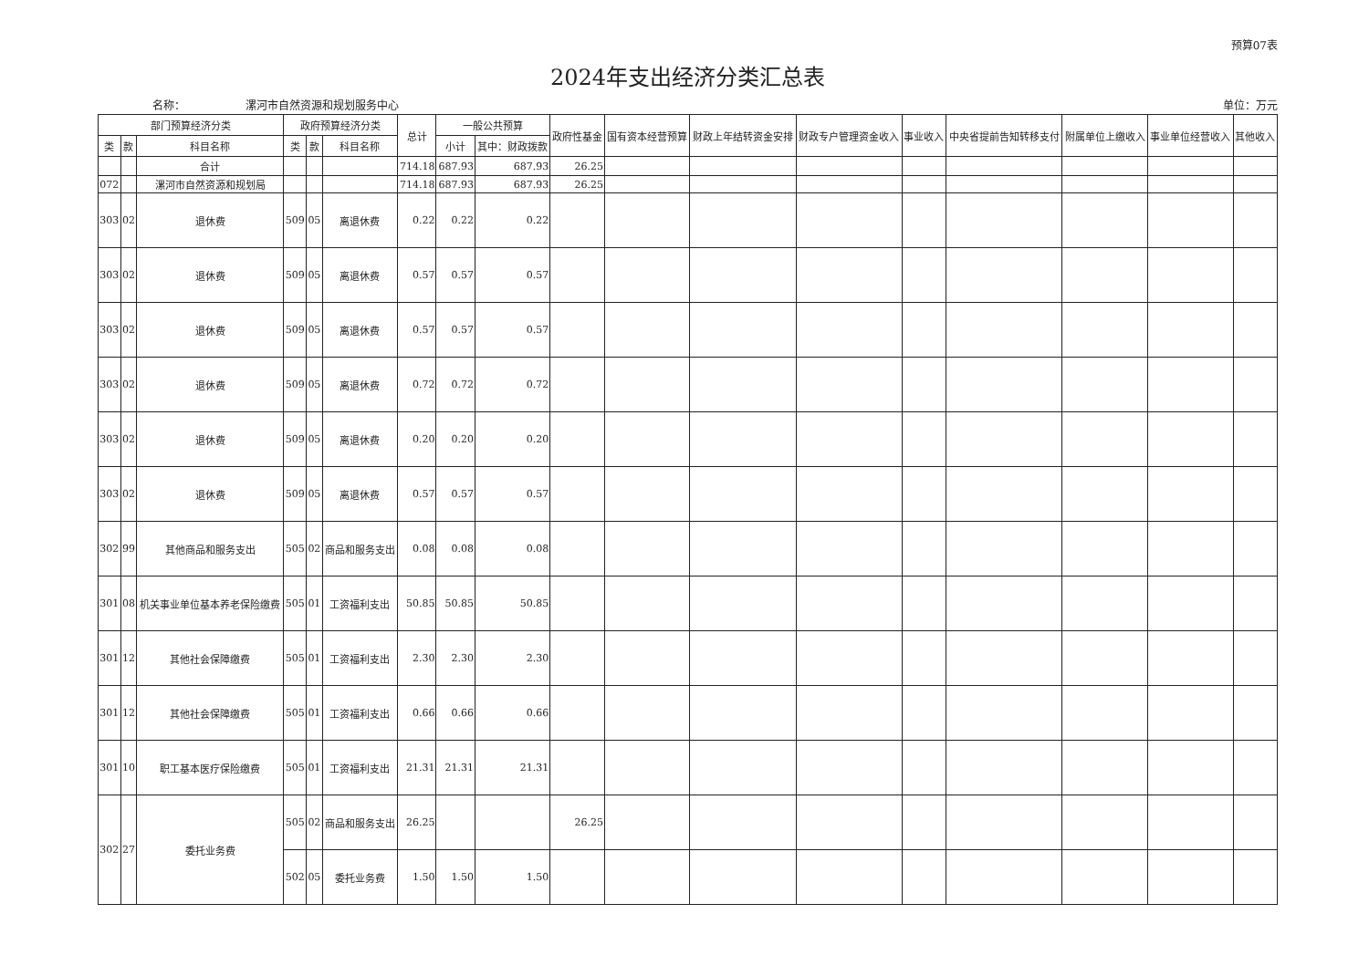预算07表
2024年支出经济分类汇总表
名称：　　　　　　漯河市自然资源和规划服务中心 单位：万元
| 部门预算经济分类 | | | 政府预算经济分类 | | | 总计 | 一般公共预算 | | 政府性基金 | 国有资本经营预算 | 财政上年结转资金安排 | 财政专户管理资金收入 | 事业收入 | 中央省提前告知转移支付 | 附属单位上缴收入 | 事业单位经营收入 | 其他收入 |
| --- | --- | --- | --- | --- | --- | --- | --- | --- | --- | --- | --- | --- | --- | --- | --- | --- | --- |
| 类 | 款 | 科目名称 | 类 | 款 | 科目名称 | | 小计 | 其中：财政拨款 | | | | | | | | | |
| | | 合计 | | | | 714.18 | 687.93 | 687.93 | 26.25 | | | | | | | | |
| 072 | | 漯河市自然资源和规划局 | | | | 714.18 | 687.93 | 687.93 | 26.25 | | | | | | | | |
| 303 | 02 | 退休费 | 509 | 05 | 离退休费 | 0.22 | 0.22 | 0.22 | | | | | | | | | |
| 303 | 02 | 退休费 | 509 | 05 | 离退休费 | 0.57 | 0.57 | 0.57 | | | | | | | | | |
| 303 | 02 | 退休费 | 509 | 05 | 离退休费 | 0.57 | 0.57 | 0.57 | | | | | | | | | |
| 303 | 02 | 退休费 | 509 | 05 | 离退休费 | 0.72 | 0.72 | 0.72 | | | | | | | | | |
| 303 | 02 | 退休费 | 509 | 05 | 离退休费 | 0.20 | 0.20 | 0.20 | | | | | | | | | |
| 303 | 02 | 退休费 | 509 | 05 | 离退休费 | 0.57 | 0.57 | 0.57 | | | | | | | | | |
| 302 | 99 | 其他商品和服务支出 | 505 | 02 | 商品和服务支出 | 0.08 | 0.08 | 0.08 | | | | | | | | | |
| 301 | 08 | 机关事业单位基本养老保险缴费 | 505 | 01 | 工资福利支出 | 50.85 | 50.85 | 50.85 | | | | | | | | | |
| 301 | 12 | 其他社会保障缴费 | 505 | 01 | 工资福利支出 | 2.30 | 2.30 | 2.30 | | | | | | | | | |
| 301 | 12 | 其他社会保障缴费 | 505 | 01 | 工资福利支出 | 0.66 | 0.66 | 0.66 | | | | | | | | | |
| 301 | 10 | 职工基本医疗保险缴费 | 505 | 01 | 工资福利支出 | 21.31 | 21.31 | 21.31 | | | | | | | | | |
| 302 | 27 | 委托业务费 | 505 | 02 | 商品和服务支出 | 26.25 | | | 26.25 | | | | | | | | |
| | | | 502 | 05 | 委托业务费 | 1.50 | 1.50 | 1.50 | | | | | | | | | |